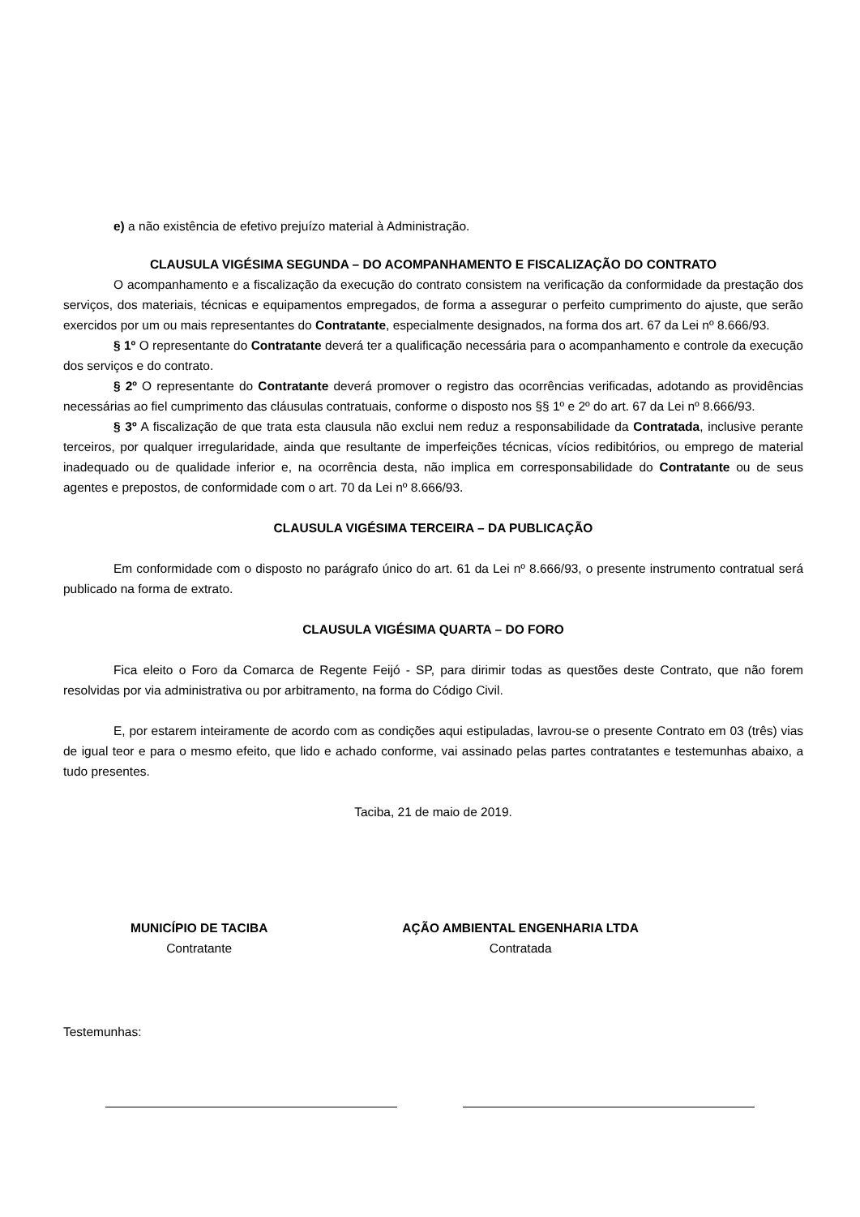e) a não existência de efetivo prejuízo material à Administração.
CLAUSULA VIGÉSIMA SEGUNDA – DO ACOMPANHAMENTO E FISCALIZAÇÃO DO CONTRATO
O acompanhamento e a fiscalização da execução do contrato consistem na verificação da conformidade da prestação dos serviços, dos materiais, técnicas e equipamentos empregados, de forma a assegurar o perfeito cumprimento do ajuste, que serão exercidos por um ou mais representantes do Contratante, especialmente designados, na forma dos art. 67 da Lei nº 8.666/93.
§ 1º O representante do Contratante deverá ter a qualificação necessária para o acompanhamento e controle da execução dos serviços e do contrato.
§ 2º O representante do Contratante deverá promover o registro das ocorrências verificadas, adotando as providências necessárias ao fiel cumprimento das cláusulas contratuais, conforme o disposto nos §§ 1º e 2º do art. 67 da Lei nº 8.666/93.
§ 3º A fiscalização de que trata esta clausula não exclui nem reduz a responsabilidade da Contratada, inclusive perante terceiros, por qualquer irregularidade, ainda que resultante de imperfeições técnicas, vícios redibitórios, ou emprego de material inadequado ou de qualidade inferior e, na ocorrência desta, não implica em corresponsabilidade do Contratante ou de seus agentes e prepostos, de conformidade com o art. 70 da Lei nº 8.666/93.
CLAUSULA VIGÉSIMA TERCEIRA – DA PUBLICAÇÃO
Em conformidade com o disposto no parágrafo único do art. 61 da Lei nº 8.666/93, o presente instrumento contratual será publicado na forma de extrato.
CLAUSULA VIGÉSIMA QUARTA – DO FORO
Fica eleito o Foro da Comarca de Regente Feijó - SP, para dirimir todas as questões deste Contrato, que não forem resolvidas por via administrativa ou por arbitramento, na forma do Código Civil.
E, por estarem inteiramente de acordo com as condições aqui estipuladas, lavrou-se o presente Contrato em 03 (três) vias de igual teor e para o mesmo efeito, que lido e achado conforme, vai assinado pelas partes contratantes e testemunhas abaixo, a tudo presentes.
Taciba, 21 de maio de 2019.
MUNICÍPIO DE TACIBA
Contratante
AÇÃO AMBIENTAL ENGENHARIA LTDA
Contratada
Testemunhas: